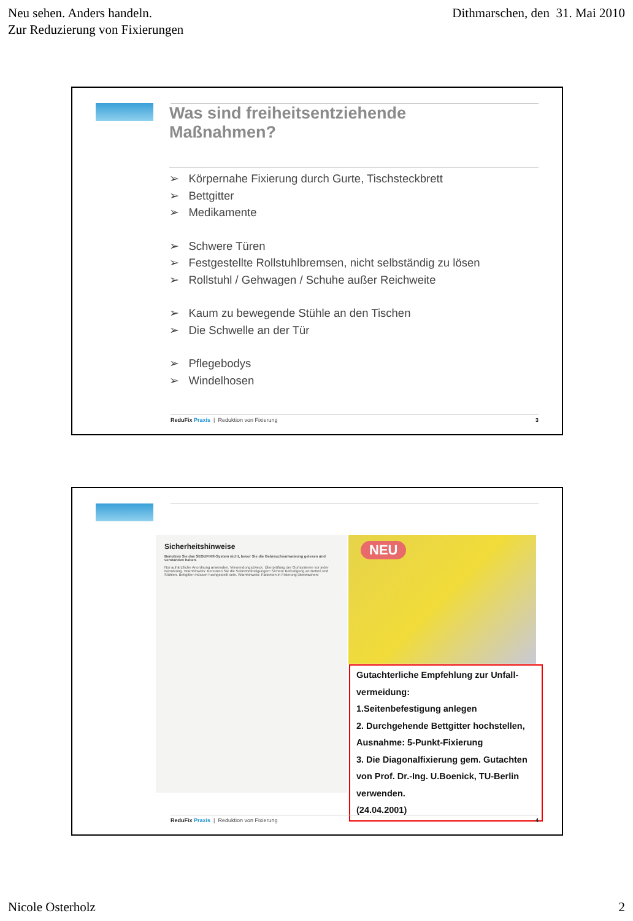Neu sehen. Anders handeln.
Zur Reduzierung von Fixierungen
Dithmarschen, den 31. Mai 2010
Was sind freiheitsentziehende
Maßnahmen?
➢ Körpernahe Fixierung durch Gurte, Tischsteckbrett
➢ Bettgitter
➢ Medikamente
➢ Schwere Türen
➢ Festgestellte Rollstuhlbremsen, nicht selbständig zu lösen
➢ Rollstuhl / Gehwagen / Schuhe außer Reichweite
➢ Kaum zu bewegende Stühle an den Tischen
➢ Die Schwelle an der Tür
➢ Pflegebodys
➢ Windelhosen
ReduFix Praxis | Reduktion von Fixierung
3
Sicherheitshinweise
Benutzen Sie das SEGUFIX®-System nicht, bevor Sie die Gebrauchsanweisung gelesen und verstanden haben.
Nur auf ärztliche Anordnung anwenden. Verwendungszweck. Überprüfung der Gurtsysteme vor jeder Benutzung. Warnhinweis: Benutzen Sie die Seitenbefestigungen! Sichere Befestigung an Betten und Stühlen. Bettgitter müssen hochgestellt sein. Warnhinweis: Patienten in Fixierung überwachen!
NEU
Gutachterliche Empfehlung zur Unfall-
vermeidung:
1.Seitenbefestigung anlegen
2. Durchgehende Bettgitter hochstellen, Ausnahme: 5-Punkt-Fixierung
3. Die Diagonalfixierung gem. Gutachten von Prof. Dr.-Ing. U.Boenick, TU-Berlin verwenden.
(24.04.2001)
ReduFix Praxis | Reduktion von Fixierung
4
Nicole Osterholz 2